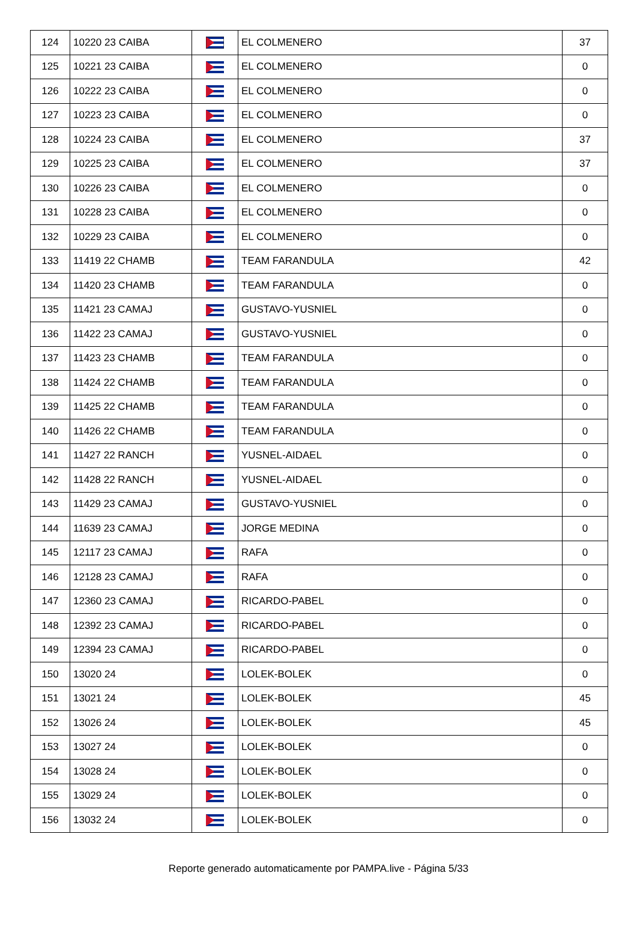| 124 | 10220 23 CAIBA | | EL COLMENERO | 37 |
| 125 | 10221 23 CAIBA | | EL COLMENERO | 0 |
| 126 | 10222 23 CAIBA | | EL COLMENERO | 0 |
| 127 | 10223 23 CAIBA | | EL COLMENERO | 0 |
| 128 | 10224 23 CAIBA | | EL COLMENERO | 37 |
| 129 | 10225 23 CAIBA | | EL COLMENERO | 37 |
| 130 | 10226 23 CAIBA | | EL COLMENERO | 0 |
| 131 | 10228 23 CAIBA | | EL COLMENERO | 0 |
| 132 | 10229 23 CAIBA | | EL COLMENERO | 0 |
| 133 | 11419 22 CHAMB | | TEAM FARANDULA | 42 |
| 134 | 11420 23 CHAMB | | TEAM FARANDULA | 0 |
| 135 | 11421 23 CAMAJ | | GUSTAVO-YUSNIEL | 0 |
| 136 | 11422 23 CAMAJ | | GUSTAVO-YUSNIEL | 0 |
| 137 | 11423 23 CHAMB | | TEAM FARANDULA | 0 |
| 138 | 11424 22 CHAMB | | TEAM FARANDULA | 0 |
| 139 | 11425 22 CHAMB | | TEAM FARANDULA | 0 |
| 140 | 11426 22 CHAMB | | TEAM FARANDULA | 0 |
| 141 | 11427 22 RANCH | | YUSNEL-AIDAEL | 0 |
| 142 | 11428 22 RANCH | | YUSNEL-AIDAEL | 0 |
| 143 | 11429 23 CAMAJ | | GUSTAVO-YUSNIEL | 0 |
| 144 | 11639 23 CAMAJ | | JORGE MEDINA | 0 |
| 145 | 12117 23 CAMAJ | | RAFA | 0 |
| 146 | 12128 23 CAMAJ | | RAFA | 0 |
| 147 | 12360 23 CAMAJ | | RICARDO-PABEL | 0 |
| 148 | 12392 23 CAMAJ | | RICARDO-PABEL | 0 |
| 149 | 12394 23 CAMAJ | | RICARDO-PABEL | 0 |
| 150 | 13020 24 | | LOLEK-BOLEK | 0 |
| 151 | 13021 24 | | LOLEK-BOLEK | 45 |
| 152 | 13026 24 | | LOLEK-BOLEK | 45 |
| 153 | 13027 24 | | LOLEK-BOLEK | 0 |
| 154 | 13028 24 | | LOLEK-BOLEK | 0 |
| 155 | 13029 24 | | LOLEK-BOLEK | 0 |
| 156 | 13032 24 | | LOLEK-BOLEK | 0 |
Reporte generado automaticamente por PAMPA.live - Página 5/33